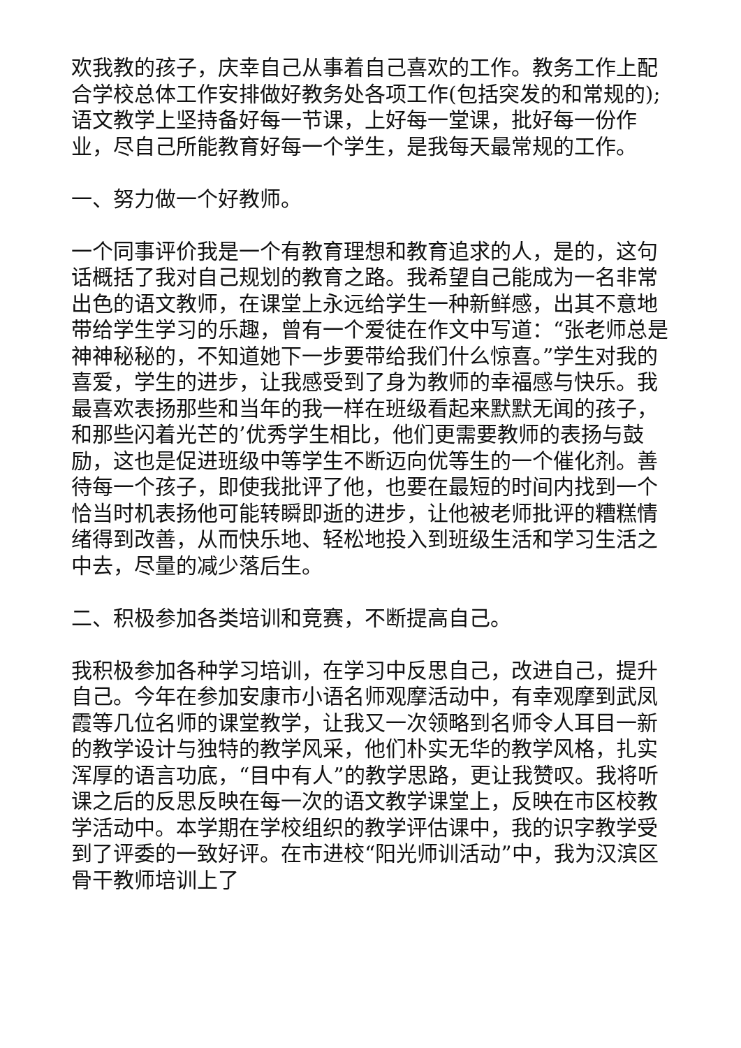欢我教的孩子，庆幸自己从事着自己喜欢的工作。教务工作上配合学校总体工作安排做好教务处各项工作(包括突发的和常规的);语文教学上坚持备好每一节课，上好每一堂课，批好每一份作业，尽自己所能教育好每一个学生，是我每天最常规的工作。
一、努力做一个好教师。
一个同事评价我是一个有教育理想和教育追求的人，是的，这句话概括了我对自己规划的教育之路。我希望自己能成为一名非常出色的语文教师，在课堂上永远给学生一种新鲜感，出其不意地带给学生学习的乐趣，曾有一个爱徒在作文中写道：“张老师总是神神秘秘的，不知道她下一步要带给我们什么惊喜。”学生对我的喜爱，学生的进步，让我感受到了身为教师的幸福感与快乐。我最喜欢表扬那些和当年的我一样在班级看起来默默无闻的孩子，和那些闪着光芒的’优秀学生相比，他们更需要教师的表扬与鼓励，这也是促进班级中等学生不断迈向优等生的一个催化剂。善待每一个孩子，即使我批评了他，也要在最短的时间内找到一个恰当时机表扬他可能转瞬即逝的进步，让他被老师批评的糟糕情绪得到改善，从而快乐地、轻松地投入到班级生活和学习生活之中去，尽量的减少落后生。
二、积极参加各类培训和竞赛，不断提高自己。
我积极参加各种学习培训，在学习中反思自己，改进自己，提升自己。今年在参加安康市小语名师观摩活动中，有幸观摩到武凤霞等几位名师的课堂教学，让我又一次领略到名师令人耳目一新的教学设计与独特的教学风采，他们朴实无华的教学风格，扎实浑厚的语言功底，“目中有人”的教学思路，更让我赞叹。我将听课之后的反思反映在每一次的语文教学课堂上，反映在市区校教学活动中。本学期在学校组织的教学评估课中，我的识字教学受到了评委的一致好评。在市进校“阳光师训活动”中，我为汉滨区骨干教师培训上了